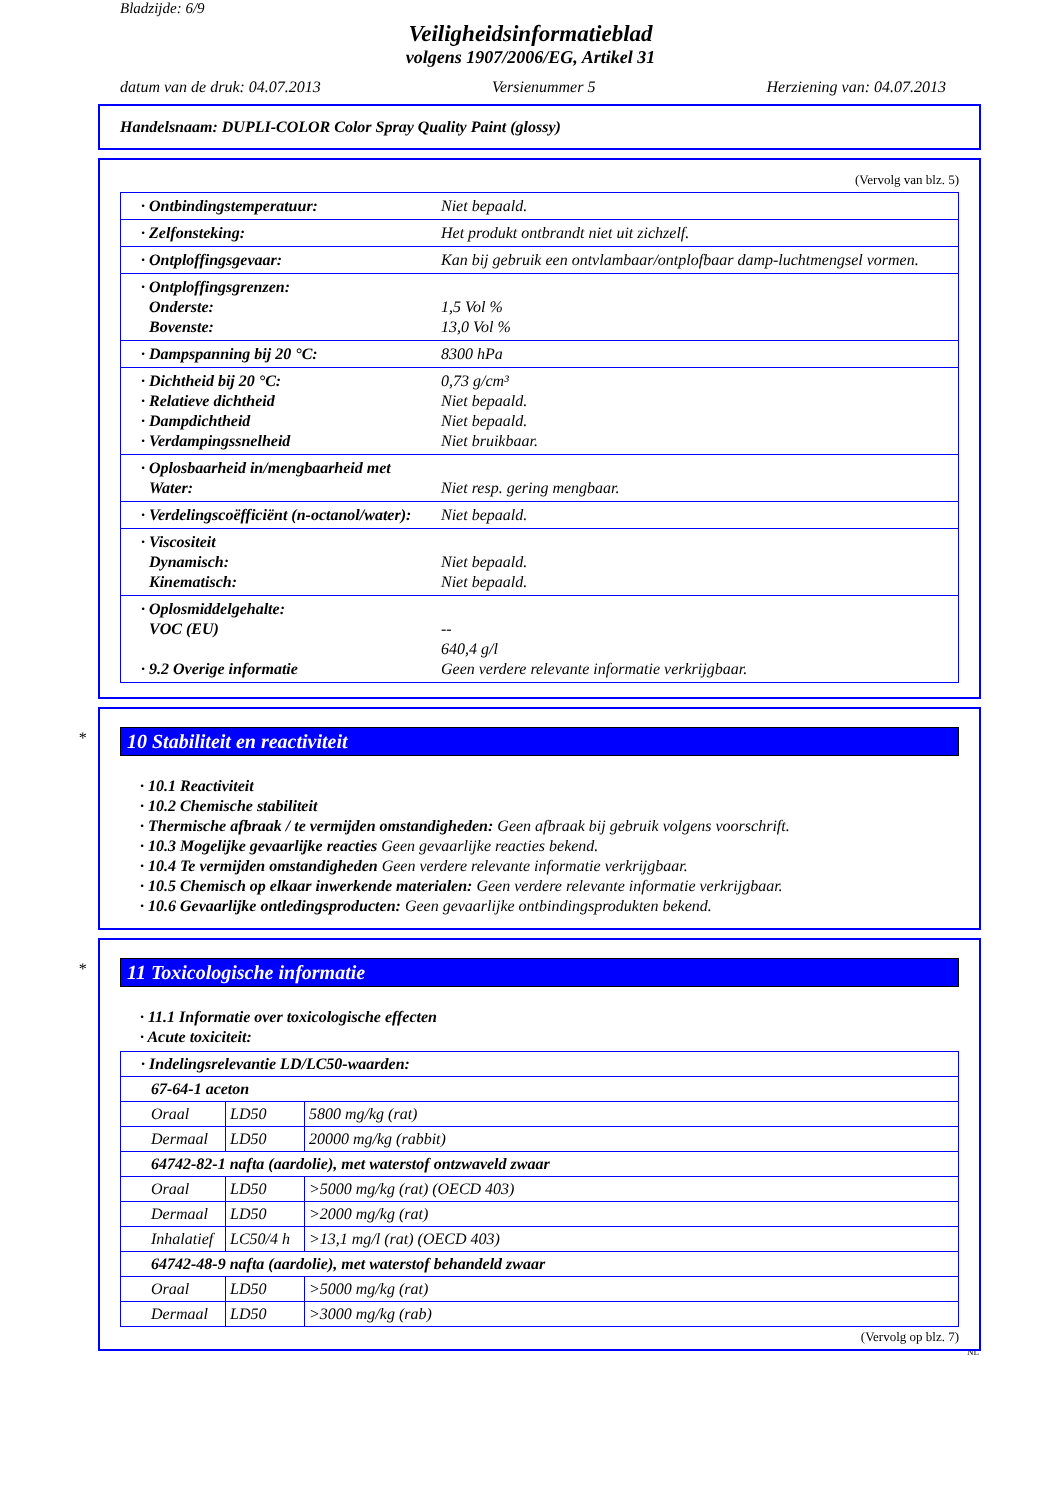Bladzijde: 6/9
Veiligheidsinformatieblad
volgens 1907/2006/EG, Artikel 31
datum van de druk: 04.07.2013 Versienummer 5 Herziening van: 04.07.2013
Handelsnaam: DUPLI-COLOR Color Spray Quality Paint (glossy)
(Vervolg van blz. 5)
| · Ontbindingstemperatuur: | Niet bepaald. |
| · Zelfonsteking: | Het produkt ontbrandt niet uit zichzelf. |
| · Ontploffingsgevaar: | Kan bij gebruik een ontvlambaar/ontplofbaar damp-luchtmengsel vormen. |
| · Ontploffingsgrenzen: Onderste: Bovenste: | 1,5 Vol % 13,0 Vol % |
| · Dampspanning bij 20 °C: | 8300 hPa |
| · Dichtheid bij 20 °C: · Relatieve dichtheid · Dampdichtheid · Verdampingssnelheid | 0,73 g/cm³ Niet bepaald. Niet bepaald. Niet bruikbaar. |
| · Oplosbaarheid in/mengbaarheid met Water: | Niet resp. gering mengbaar. |
| · Verdelingscoëfficiënt (n-octanol/water): | Niet bepaald. |
| · Viscositeit Dynamisch: Kinematisch: | Niet bepaald. Niet bepaald. |
| · Oplosmiddelgehalte: VOC (EU) · 9.2 Overige informatie | -- 640,4 g/l Geen verdere relevante informatie verkrijgbaar. |
*
10 Stabiliteit en reactiviteit
· 10.1 Reactiviteit
· 10.2 Chemische stabiliteit
· Thermische afbraak / te vermijden omstandigheden: Geen afbraak bij gebruik volgens voorschrift.
· 10.3 Mogelijke gevaarlijke reacties Geen gevaarlijke reacties bekend.
· 10.4 Te vermijden omstandigheden Geen verdere relevante informatie verkrijgbaar.
· 10.5 Chemisch op elkaar inwerkende materialen: Geen verdere relevante informatie verkrijgbaar.
· 10.6 Gevaarlijke ontledingsproducten: Geen gevaarlijke ontbindingsprodukten bekend.
*
11 Toxicologische informatie
· 11.1 Informatie over toxicologische effecten
· Acute toxiciteit:
| · Indelingsrelevantie LD/LC50-waarden: | | |
| 67-64-1 aceton | | |
| Oraal | LD50 | 5800 mg/kg (rat) |
| Dermaal | LD50 | 20000 mg/kg (rabbit) |
| 64742-82-1 nafta (aardolie), met waterstof ontzwaveld zwaar | | |
| Oraal | LD50 | >5000 mg/kg (rat) (OECD 403) |
| Dermaal | LD50 | >2000 mg/kg (rat) |
| Inhalatief | LC50/4 h | >13,1 mg/l (rat) (OECD 403) |
| 64742-48-9 nafta (aardolie), met waterstof behandeld zwaar | | |
| Oraal | LD50 | >5000 mg/kg (rat) |
| Dermaal | LD50 | >3000 mg/kg (rab) |
(Vervolg op blz. 7)
NL